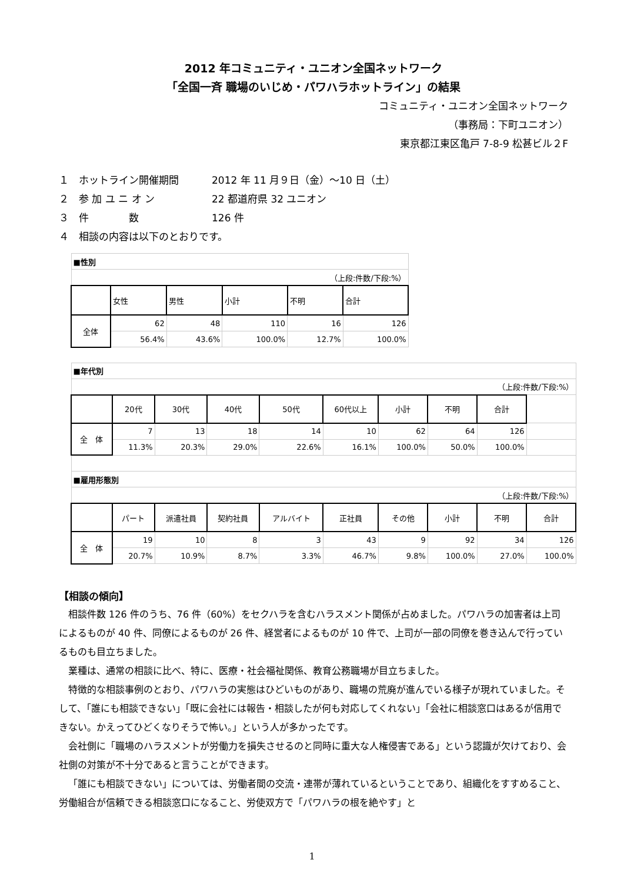2012 年コミュニティ・ユニオン全国ネットワーク
「全国一斉 職場のいじめ・パワハラホットライン」の結果
コミュニティ・ユニオン全国ネットワーク
（事務局：下町ユニオン）
東京都江東区亀戸 7-8-9 松甚ビル２F
１　ホットライン開催期間 2012 年 11 月９日（金）～10 日（土）
２　参 加 ユ ニ オ ン 22 都道府県 32 ユニオン
３　件　　　　数 126 件
４　相談の内容は以下のとおりです。
| ■性別 | | | | | |
| （上段:件数/下段:%） | | | | | |
| | 女性 | 男性 | 小計 | 不明 | 合計 |
| 全体 | 62 | 48 | 110 | 16 | 126 |
| | 56.4% | 43.6% | 100.0% | 12.7% | 100.0% |
| ■年代別 | | | | | | | | | |
| （上段:件数/下段:%） | | | | | | | | | |
| | 20代 | 30代 | 40代 | 50代 | 60代以上 | 小計 | 不明 | 合計 | |
| 全 体 | 7 | 13 | 18 | 14 | 10 | 62 | 64 | 126 | |
| | 11.3% | 20.3% | 29.0% | 22.6% | 16.1% | 100.0% | 50.0% | 100.0% | |
| ■雇用形態別 | | | | | | | | | |
| （上段:件数/下段:%） | | | | | | | | | |
| | パート | 派遣社員 | 契約社員 | アルバイト | 正社員 | その他 | 小計 | 不明 | 合計 |
| 全 体 | 19 | 10 | 8 | 3 | 43 | 9 | 92 | 34 | 126 |
| | 20.7% | 10.9% | 8.7% | 3.3% | 46.7% | 9.8% | 100.0% | 27.0% | 100.0% |
【相談の傾向】
相談件数 126 件のうち、76 件（60%）をセクハラを含むハラスメント関係が占めました。パワハラの加害者は上司によるものが 40 件、同僚によるものが 26 件、経営者によるものが 10 件で、上司が一部の同僚を巻き込んで行っているものも目立ちました。
業種は、通常の相談に比べ、特に、医療・社会福祉関係、教育公務職場が目立ちました。
特徴的な相談事例のとおり、パワハラの実態はひどいものがあり、職場の荒廃が進んでいる様子が現れていました。そして、「誰にも相談できない」「既に会社には報告・相談したが何も対応してくれない」「会社に相談窓口はあるが信用できない。かえってひどくなりそうで怖い。」という人が多かったです。
会社側に「職場のハラスメントが労働力を損失させるのと同時に重大な人権侵害である」という認識が欠けており、会社側の対策が不十分であると言うことができます。
「誰にも相談できない」については、労働者間の交流・連帯が薄れているということであり、組織化をすすめること、労働組合が信頼できる相談窓口になること、労使双方で「パワハラの根を絶やす」と
1